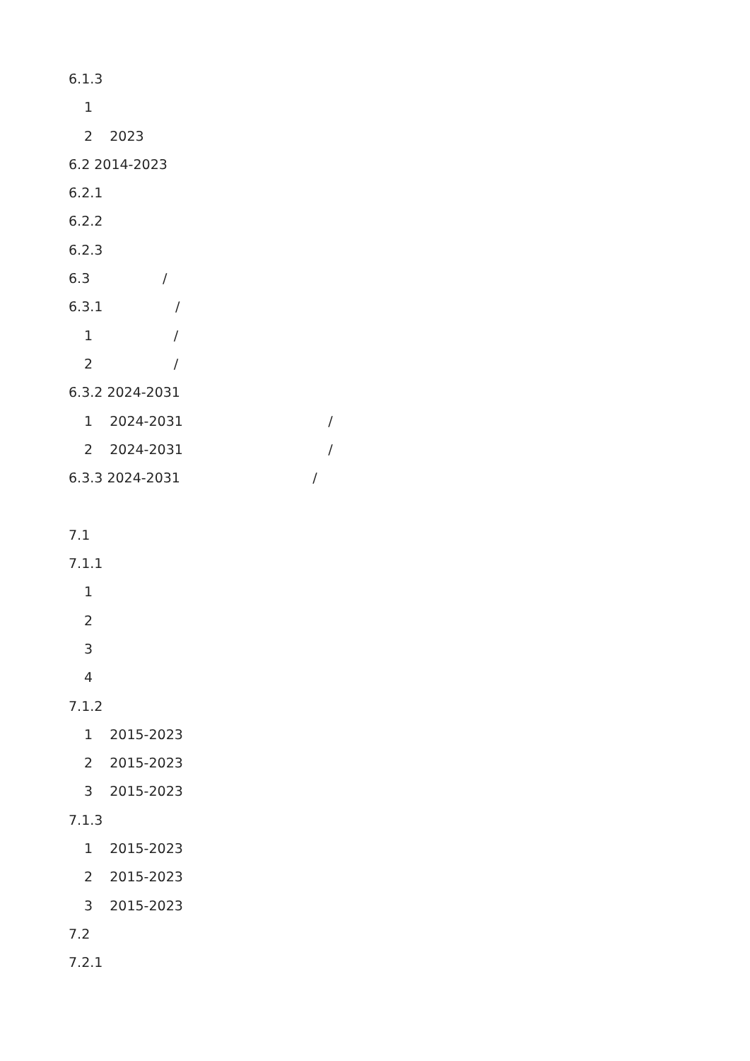6.1.3
1
2 2023
6.2 2014-2023
6.2.1
6.2.2
6.2.3
6.3 /
6.3.1 /
1 /
2 /
6.3.2 2024-2031
1 2024-2031 /
2 2024-2031 /
6.3.3 2024-2031 /
7.1
7.1.1
1
2
3
4
7.1.2
1 2015-2023
2 2015-2023
3 2015-2023
7.1.3
1 2015-2023
2 2015-2023
3 2015-2023
7.2
7.2.1